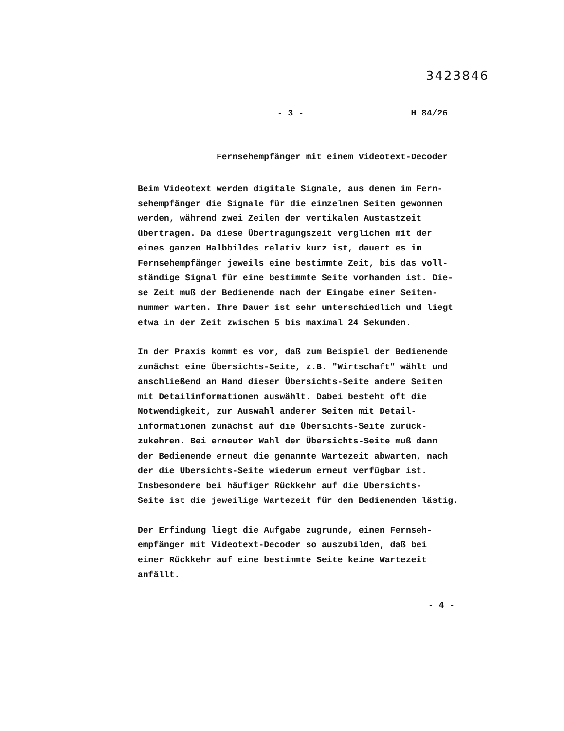3423846
- 3 - H 84/26
Fernsehempfänger mit einem Videotext-Decoder
Beim Videotext werden digitale Signale, aus denen im Fern-
sehempfänger die Signale für die einzelnen Seiten gewonnen
werden, während zwei Zeilen der vertikalen Austastzeit
übertragen. Da diese Übertragungszeit verglichen mit der
eines ganzen Halbbildes relativ kurz ist, dauert es im
Fernsehempfänger jeweils eine bestimmte Zeit, bis das voll-
ständige Signal für eine bestimmte Seite vorhanden ist. Die-
se Zeit muß der Bedienende nach der Eingabe einer Seiten-
nummer warten. Ihre Dauer ist sehr unterschiedlich und liegt
etwa in der Zeit zwischen 5 bis maximal 24 Sekunden.
In der Praxis kommt es vor, daß zum Beispiel der Bedienende
zunächst eine Übersichts-Seite, z.B. "Wirtschaft" wählt und
anschließend an Hand dieser Übersichts-Seite andere Seiten
mit Detailinformationen auswählt. Dabei besteht oft die
Notwendigkeit, zur Auswahl anderer Seiten mit Detail-
informationen zunächst auf die Übersichts-Seite zurück-
zukehren. Bei erneuter Wahl der Übersichts-Seite muß dann
der Bedienende erneut die genannte Wartezeit abwarten, nach
der die Ubersichts-Seite wiederum erneut verfügbar ist.
Insbesondere bei häufiger Rückkehr auf die Ubersichts-
Seite ist die jeweilige Wartezeit für den Bedienenden lästig.
Der Erfindung liegt die Aufgabe zugrunde, einen Fernseh-
empfänger mit Videotext-Decoder so auszubilden, daß bei
einer Rückkehr auf eine bestimmte Seite keine Wartezeit
anfällt.
- 4 -